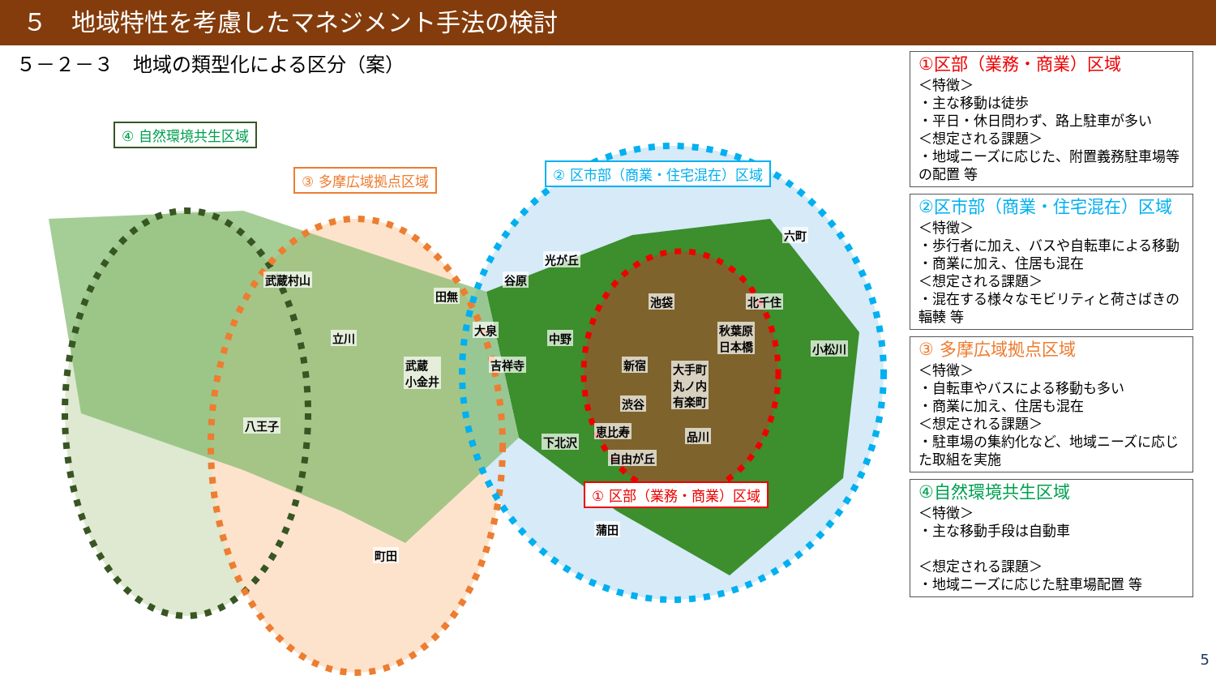５　地域特性を考慮したマネジメント手法の検討
５－２－３　地域の類型化による区分（案）
④ 自然環境共生区域
③ 多摩広域拠点区域 ② 区市部（商業・住宅混在）区域
① 区部（業務・商業）区域
武蔵村山
田無
光が丘
谷原
六町
池袋 北千住
立川
大泉
中野
秋葉原
日本橋 小松川
武蔵
小金井
吉祥寺 新宿 大手町
丸ノ内
有楽町
渋谷
八王子 恵比寿 品川 下北沢
自由が丘
蒲田
町田
①区部（業務・商業）区域
＜特徴＞
・主な移動は徒歩
・平日・休日問わず、路上駐車が多い
＜想定される課題＞
・地域ニーズに応じた、附置義務駐車場等の配置 等
②区市部（商業・住宅混在）区域
＜特徴＞
・歩行者に加え、バスや自転車による移動
・商業に加え、住居も混在
＜想定される課題＞
・混在する様々なモビリティと荷さばきの輻輳 等
③ 多摩広域拠点区域
＜特徴＞
・自転車やバスによる移動も多い
・商業に加え、住居も混在
＜想定される課題＞
・駐車場の集約化など、地域ニーズに応じた取組を実施
④自然環境共生区域
＜特徴＞
・主な移動手段は自動車
＜想定される課題＞
・地域ニーズに応じた駐車場配置 等
5